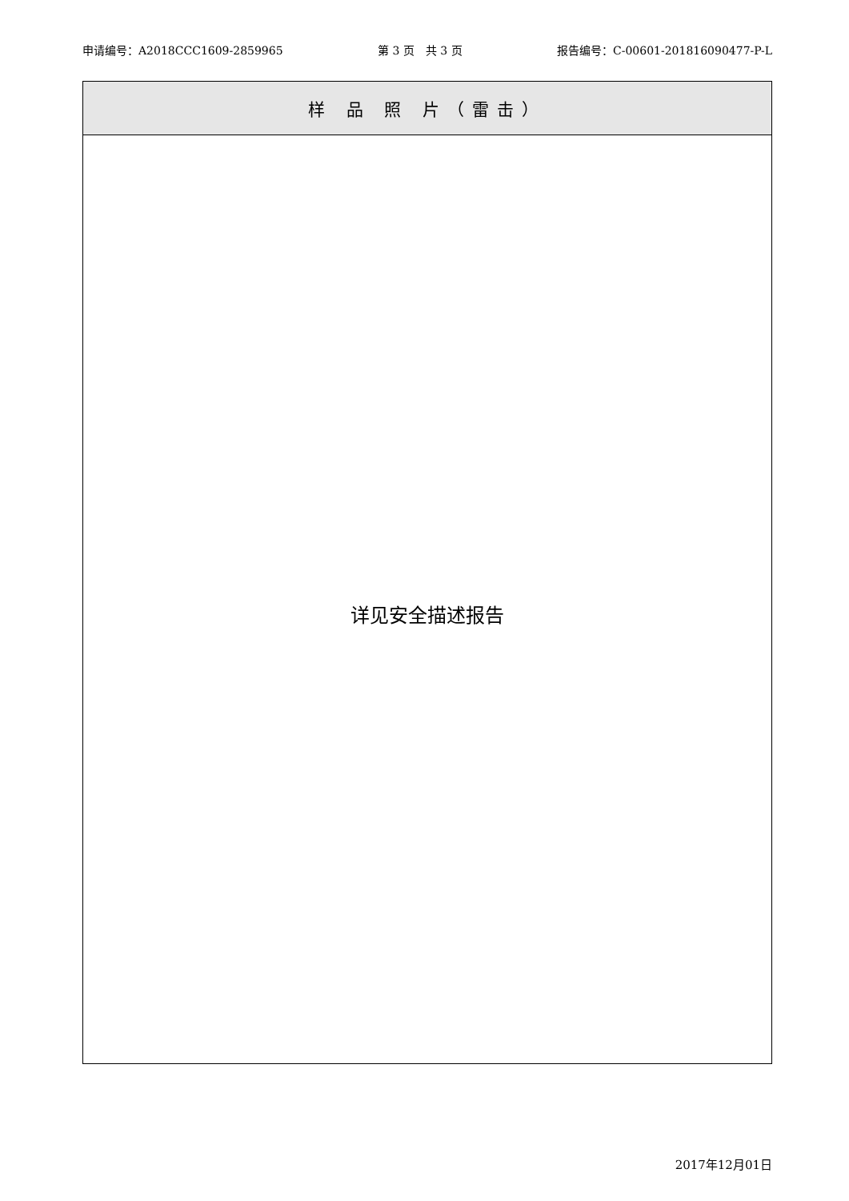申请编号：A2018CCC1609-2859965 第 3 页　共 3 页 报告编号：C-00601-201816090477-P-L
| 样 品 照 片（雷击） |
| --- |
| 详见安全描述报告 |
2017年12月01日